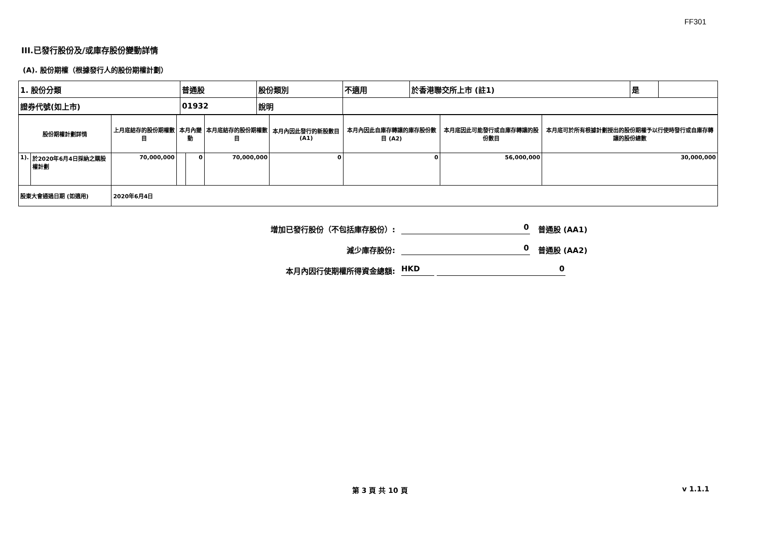FF301
III.已發行股份及/或庫存股份變動詳情
(A). 股份期權（根據發行人的股份期權計劃）
| 1. 股份分類 | 普通股 | 股份類別 | 不適用 | 於香港聯交所上市 (註1) | 是 | |
| 證券代號(如上市) | 01932 | 說明 | | | | |
| 股份期權計劃詳情 | | 上月底結存的股份期權數目 | 本月內變動 | | 本月底結存的股份期權數目 | 本月內因此發行的新股數目 (A1) | 本月內因此自庫存轉讓的庫存股份數目 (A2) | 本月底因此可能發行或自庫存轉讓的股份數目 | 本月底可於所有根據計劃授出的股份期權予以行使時發行或自庫存轉讓的股份總數 |
| 1). | 於2020年6月4日採納之購股權計劃 | 70,000,000 | | 0 | 70,000,000 | 0 | 0 | 56,000,000 | 30,000,000 |
| 股東大會通過日期 (如適用) | | 2020年6月4日 | | | | | | | |
增加已發行股份（不包括庫存股份）: 0 普通股 (AA1)
減少庫存股份: 0 普通股 (AA2)
本月內因行使期權所得資金總額: HKD 0
第 3 頁 共 10 頁 v 1.1.1